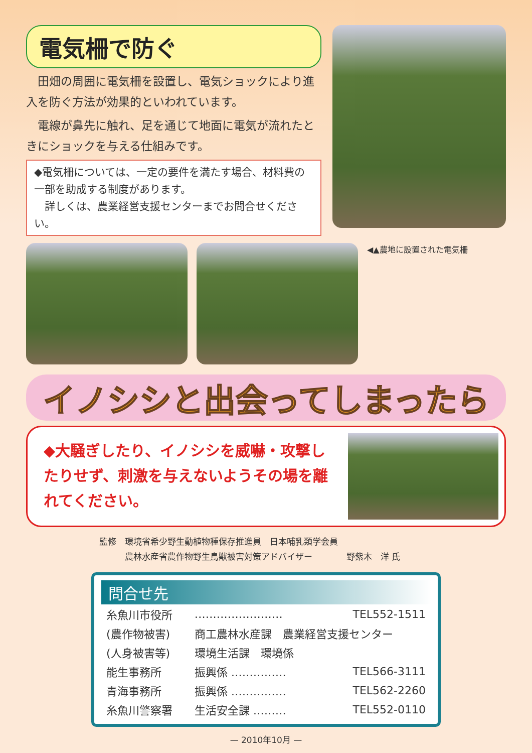電気柵で防ぐ
　田畑の周囲に電気柵を設置し、電気ショックにより進入を防ぐ方法が効果的といわれています。
　電線が鼻先に触れ、足を通じて地面に電気が流れたときにショックを与える仕組みです。
◆電気柵については、一定の要件を満たす場合、材料費の一部を助成する制度があります。
　詳しくは、農業経営支援センターまでお問合せください。
◀▲農地に設置された電気柵
イノシシと出会ってしまったら
◆大騒ぎしたり、イノシシを威嚇・攻撃したりせず、刺激を与えないようその場を離れてください。
監修　環境省希少野生動植物種保存推進員　日本哺乳類学会員
　　　農林水産省農作物野生鳥獣被害対策アドバイザー　　　　野紫木　洋 氏
問合せ先
| 糸魚川市役所 | …………………… | TEL552-1511 |
| (農作物被害) | 商工農林水産課 農業経営支援センター | |
| (人身被害等) | 環境生活課 環境係 | |
| 能生事務所 | 振興係 …………… | TEL566-3111 |
| 青海事務所 | 振興係 …………… | TEL562-2260 |
| 糸魚川警察署 | 生活安全課 ……… | TEL552-0110 |
— 2010年10月 —